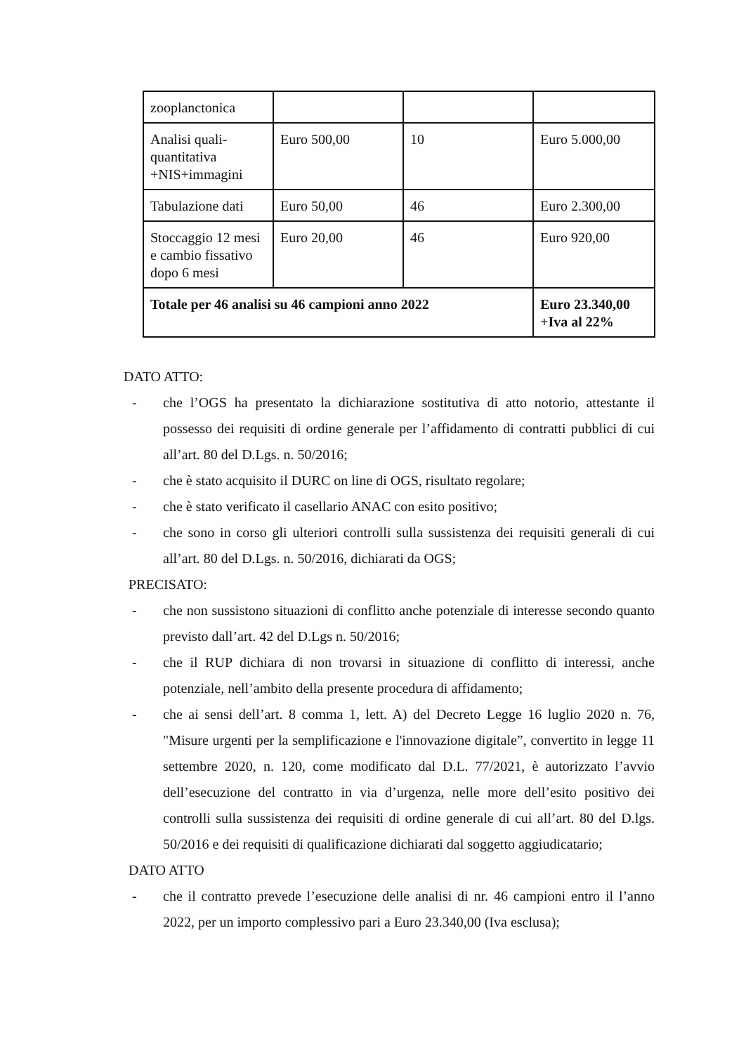| zooplanctonica | | | |
| Analisi quali-quantitativa +NIS+immagini | Euro 500,00 | 10 | Euro 5.000,00 |
| Tabulazione dati | Euro 50,00 | 46 | Euro 2.300,00 |
| Stoccaggio 12 mesi e cambio fissativo dopo 6 mesi | Euro 20,00 | 46 | Euro 920,00 |
| Totale per 46 analisi su 46 campioni anno 2022 | | | Euro 23.340,00 +Iva al 22% |
DATO ATTO:
- che l’OGS ha presentato la dichiarazione sostitutiva di atto notorio, attestante il possesso dei requisiti di ordine generale per l’affidamento di contratti pubblici di cui all’art. 80 del D.Lgs. n. 50/2016;
- che è stato acquisito il DURC on line di OGS, risultato regolare;
- che è stato verificato il casellario ANAC con esito positivo;
- che sono in corso gli ulteriori controlli sulla sussistenza dei requisiti generali di cui all’art. 80 del D.Lgs. n. 50/2016, dichiarati da OGS;
PRECISATO:
- che non sussistono situazioni di conflitto anche potenziale di interesse secondo quanto previsto dall’art. 42 del D.Lgs n. 50/2016;
- che il RUP dichiara di non trovarsi in situazione di conflitto di interessi, anche potenziale, nell’ambito della presente procedura di affidamento;
- che ai sensi dell’art. 8 comma 1, lett. A) del Decreto Legge 16 luglio 2020 n. 76, "Misure urgenti per la semplificazione e l'innovazione digitale”, convertito in legge 11 settembre 2020, n. 120, come modificato dal D.L. 77/2021, è autorizzato l’avvio dell’esecuzione del contratto in via d’urgenza, nelle more dell’esito positivo dei controlli sulla sussistenza dei requisiti di ordine generale di cui all’art. 80 del D.lgs. 50/2016 e dei requisiti di qualificazione dichiarati dal soggetto aggiudicatario;
DATO ATTO
- che il contratto prevede l’esecuzione delle analisi di nr. 46 campioni entro il l’anno 2022, per un importo complessivo pari a Euro 23.340,00 (Iva esclusa);